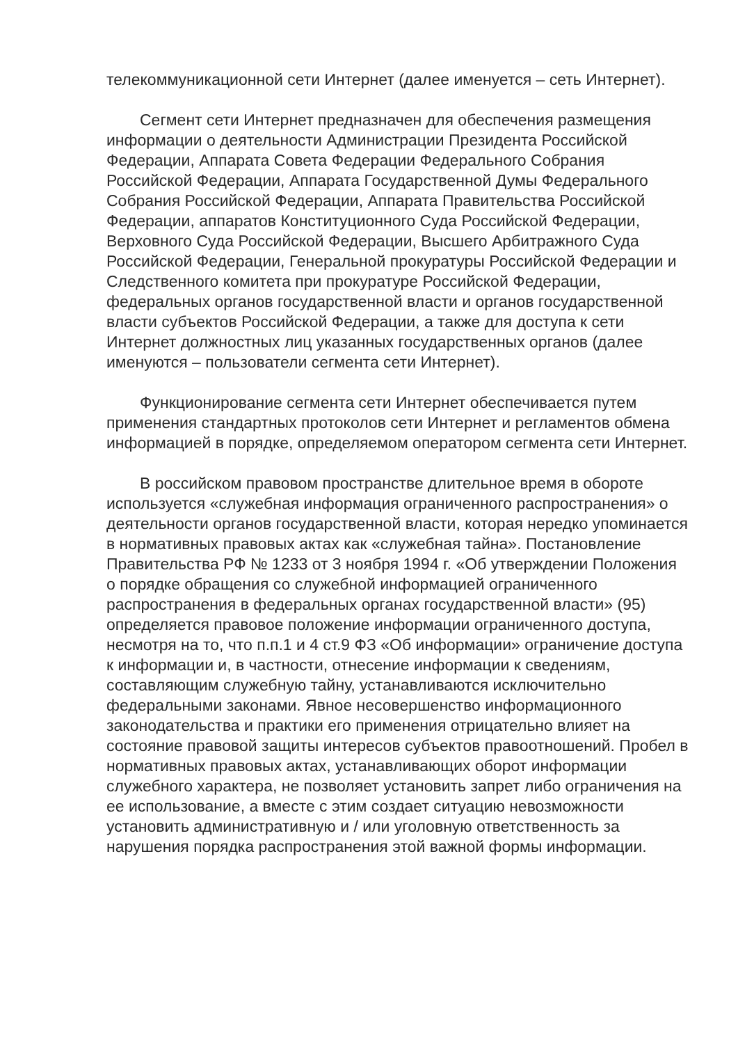телекоммуникационной сети Интернет (далее именуется – сеть Интернет).
Сегмент сети Интернет предназначен для обеспечения размещения информации о деятельности Администрации Президента Российской Федерации, Аппарата Совета Федерации Федерального Собрания Российской Федерации, Аппарата Государственной Думы Федерального Собрания Российской Федерации, Аппарата Правительства Российской Федерации, аппаратов Конституционного Суда Российской Федерации, Верховного Суда Российской Федерации, Высшего Арбитражного Суда Российской Федерации, Генеральной прокуратуры Российской Федерации и Следственного комитета при прокуратуре Российской Федерации, федеральных органов государственной власти и органов государственной власти субъектов Российской Федерации, а также для доступа к сети Интернет должностных лиц указанных государственных органов (далее именуются – пользователи сегмента сети Интернет).
Функционирование сегмента сети Интернет обеспечивается путем применения стандартных протоколов сети Интернет и регламентов обмена информацией в порядке, определяемом оператором сегмента сети Интернет.
В российском правовом пространстве длительное время в обороте используется «служебная информация ограниченного распространения» о деятельности органов государственной власти, которая нередко упоминается в нормативных правовых актах как «служебная тайна». Постановление Правительства РФ № 1233 от 3 ноября 1994 г. «Об утверждении Положения о порядке обращения со служебной информацией ограниченного распространения в федеральных органах государственной власти» (95) определяется правовое положение информации ограниченного доступа, несмотря на то, что п.п.1 и 4 ст.9 ФЗ «Об информации» ограничение доступа к информации и, в частности, отнесение информации к сведениям, составляющим служебную тайну, устанавливаются исключительно федеральными законами. Явное несовершенство информационного законодательства и практики его применения отрицательно влияет на состояние правовой защиты интересов субъектов правоотношений. Пробел в нормативных правовых актах, устанавливающих оборот информации служебного характера, не позволяет установить запрет либо ограничения на ее использование, а вместе с этим создает ситуацию невозможности установить административную и / или уголовную ответственность за нарушения порядка распространения этой важной формы информации.